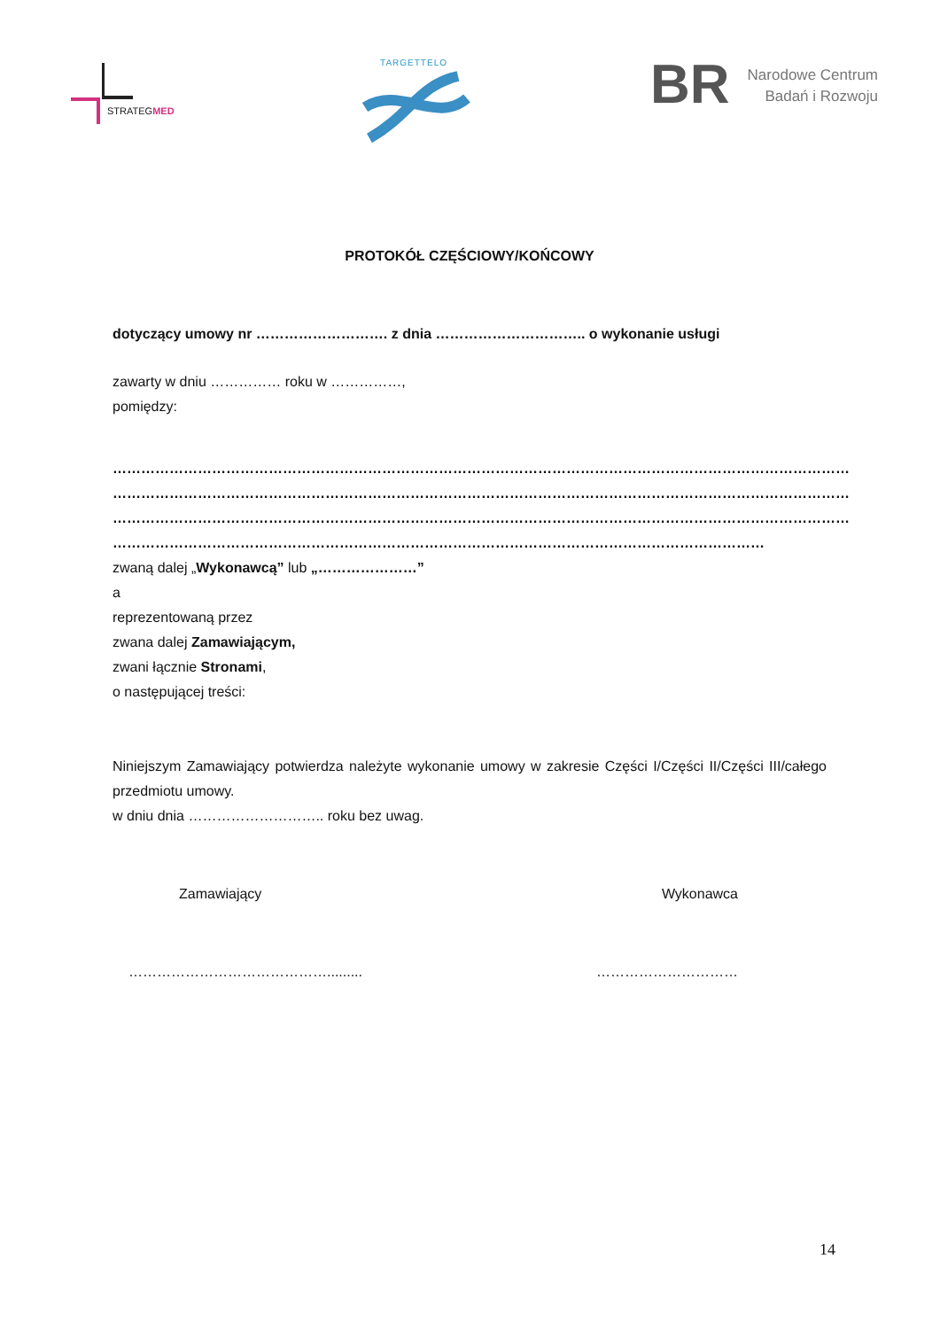STRATEGMED
TARGETTELO
BR
Narodowe Centrum
Badań i Rozwoju
PROTOKÓŁ CZĘŚCIOWY/KOŃCOWY
dotyczący umowy nr ………………………. z dnia ………………………….. o wykonanie usługi
zawarty w dniu …………… roku w ……………,
pomiędzy:
…………………………………………………………………………………………………………………………………………
…………………………………………………………………………………………………………………………………………
…………………………………………………………………………………………………………………………………………
…………………………………………………………………………………………………………………………
zwaną dalej „Wykonawcą” lub „…………………”
a
reprezentowaną przez
zwana dalej Zamawiającym,
zwani łącznie Stronami,
o następującej treści:
Niniejszym Zamawiający potwierdza należyte wykonanie umowy w zakresie Części I/Części II/Części III/całego przedmiotu umowy.
w dniu dnia ……………………….. roku bez uwag.
Zamawiający Wykonawca
……………………………………......... …………………………
14